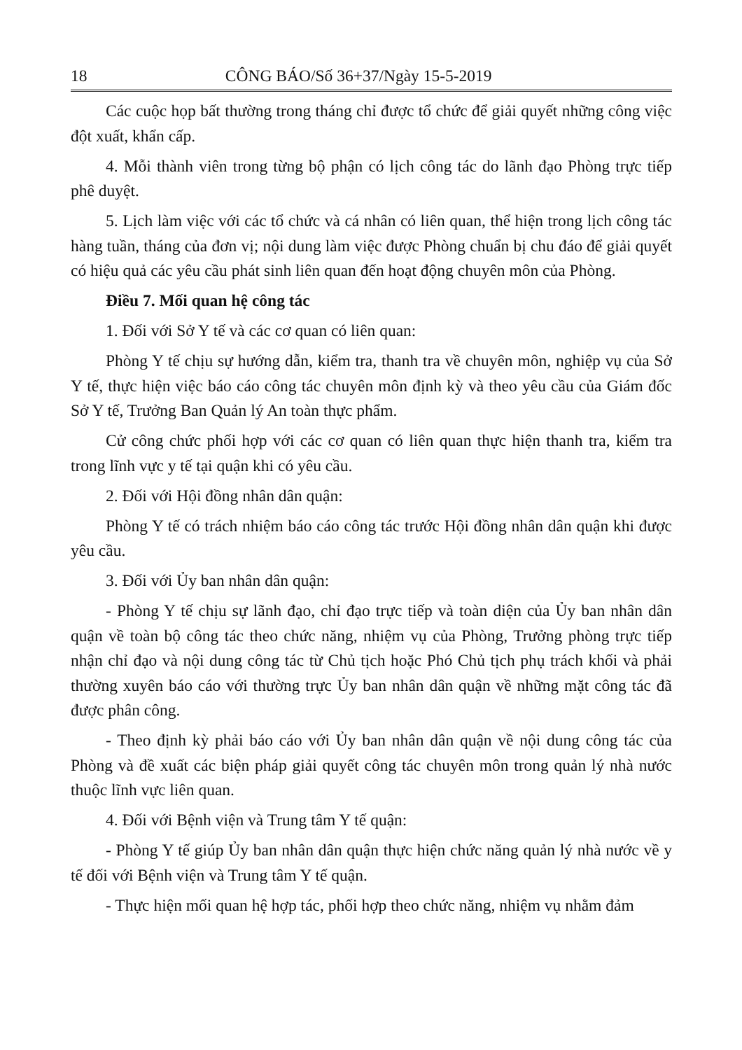18 CÔNG BÁO/Số 36+37/Ngày 15-5-2019
Các cuộc họp bất thường trong tháng chỉ được tổ chức để giải quyết những công việc đột xuất, khẩn cấp.
4. Mỗi thành viên trong từng bộ phận có lịch công tác do lãnh đạo Phòng trực tiếp phê duyệt.
5. Lịch làm việc với các tổ chức và cá nhân có liên quan, thể hiện trong lịch công tác hàng tuần, tháng của đơn vị; nội dung làm việc được Phòng chuẩn bị chu đáo để giải quyết có hiệu quả các yêu cầu phát sinh liên quan đến hoạt động chuyên môn của Phòng.
Điều 7. Mối quan hệ công tác
1. Đối với Sở Y tế và các cơ quan có liên quan:
Phòng Y tế chịu sự hướng dẫn, kiểm tra, thanh tra về chuyên môn, nghiệp vụ của Sở Y tế, thực hiện việc báo cáo công tác chuyên môn định kỳ và theo yêu cầu của Giám đốc Sở Y tế, Trưởng Ban Quản lý An toàn thực phẩm.
Cử công chức phối hợp với các cơ quan có liên quan thực hiện thanh tra, kiểm tra trong lĩnh vực y tế tại quận khi có yêu cầu.
2. Đối với Hội đồng nhân dân quận:
Phòng Y tế có trách nhiệm báo cáo công tác trước Hội đồng nhân dân quận khi được yêu cầu.
3. Đối với Ủy ban nhân dân quận:
- Phòng Y tế chịu sự lãnh đạo, chỉ đạo trực tiếp và toàn diện của Ủy ban nhân dân quận về toàn bộ công tác theo chức năng, nhiệm vụ của Phòng, Trưởng phòng trực tiếp nhận chỉ đạo và nội dung công tác từ Chủ tịch hoặc Phó Chủ tịch phụ trách khối và phải thường xuyên báo cáo với thường trực Ủy ban nhân dân quận về những mặt công tác đã được phân công.
- Theo định kỳ phải báo cáo với Ủy ban nhân dân quận về nội dung công tác của Phòng và đề xuất các biện pháp giải quyết công tác chuyên môn trong quản lý nhà nước thuộc lĩnh vực liên quan.
4. Đối với Bệnh viện và Trung tâm Y tế quận:
- Phòng Y tế giúp Ủy ban nhân dân quận thực hiện chức năng quản lý nhà nước về y tế đối với Bệnh viện và Trung tâm Y tế quận.
- Thực hiện mối quan hệ hợp tác, phối hợp theo chức năng, nhiệm vụ nhằm đảm